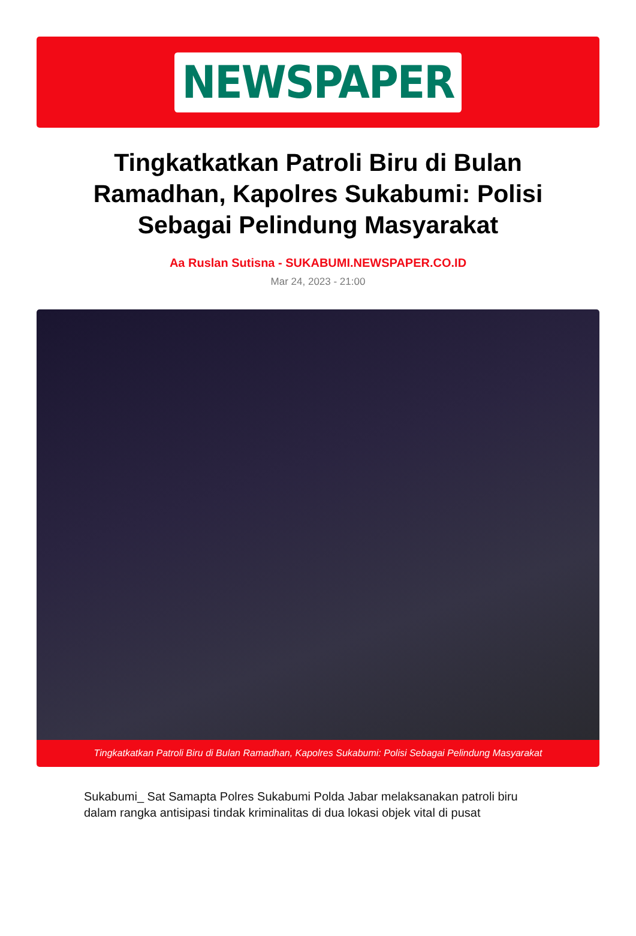NEWSPAPER
Tingkatkatkan Patroli Biru di Bulan Ramadhan, Kapolres Sukabumi: Polisi Sebagai Pelindung Masyarakat
Aa Ruslan Sutisna - SUKABUMI.NEWSPAPER.CO.ID
Mar 24, 2023 - 21:00
Tingkatkatkan Patroli Biru di Bulan Ramadhan, Kapolres Sukabumi: Polisi Sebagai Pelindung Masyarakat
Sukabumi_ Sat Samapta Polres Sukabumi Polda Jabar melaksanakan patroli biru dalam rangka antisipasi tindak kriminalitas di dua lokasi objek vital di pusat